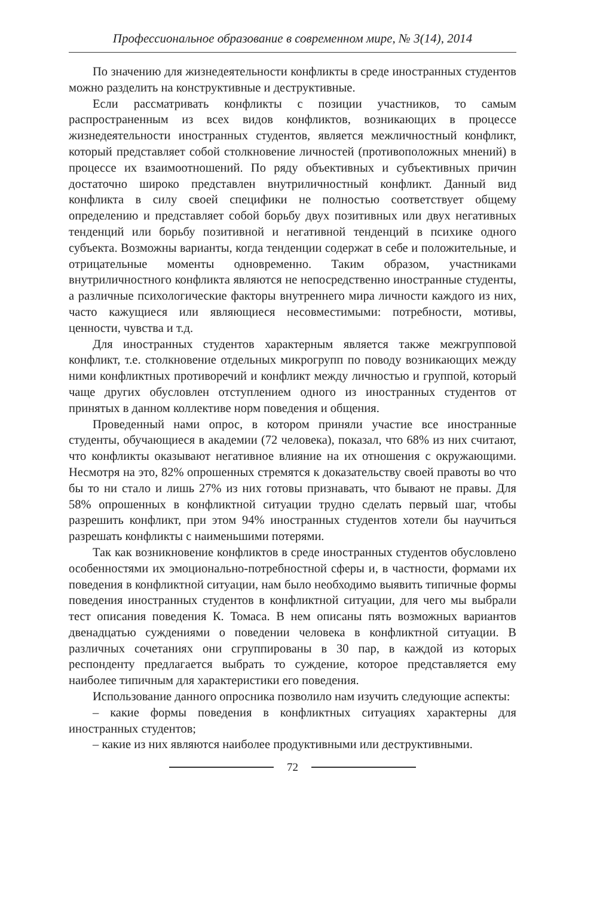Профессиональное образование в современном мире, № 3(14), 2014
По значению для жизнедеятельности конфликты в среде иностранных студентов можно разделить на конструктивные и деструктивные.
Если рассматривать конфликты с позиции участников, то самым распространенным из всех видов конфликтов, возникающих в процессе жизнедеятельности иностранных студентов, является межличностный конфликт, который представляет собой столкновение личностей (противоположных мнений) в процессе их взаимоотношений. По ряду объективных и субъективных причин достаточно широко представлен внутриличностный конфликт. Данный вид конфликта в силу своей специфики не полностью соответствует общему определению и представляет собой борьбу двух позитивных или двух негативных тенденций или борьбу позитивной и негативной тенденций в психике одного субъекта. Возможны варианты, когда тенденции содержат в себе и положительные, и отрицательные моменты одновременно. Таким образом, участниками внутриличностного конфликта являются не непосредственно иностранные студенты, а различные психологические факторы внутреннего мира личности каждого из них, часто кажущиеся или являющиеся несовместимыми: потребности, мотивы, ценности, чувства и т.д.
Для иностранных студентов характерным является также межгрупповой конфликт, т.е. столкновение отдельных микрогрупп по поводу возникающих между ними конфликтных противоречий и конфликт между личностью и группой, который чаще других обусловлен отступлением одного из иностранных студентов от принятых в данном коллективе норм поведения и общения.
Проведенный нами опрос, в котором приняли участие все иностранные студенты, обучающиеся в академии (72 человека), показал, что 68% из них считают, что конфликты оказывают негативное влияние на их отношения с окружающими. Несмотря на это, 82% опрошенных стремятся к доказательству своей правоты во что бы то ни стало и лишь 27% из них готовы признавать, что бывают не правы. Для 58% опрошенных в конфликтной ситуации трудно сделать первый шаг, чтобы разрешить конфликт, при этом 94% иностранных студентов хотели бы научиться разрешать конфликты с наименьшими потерями.
Так как возникновение конфликтов в среде иностранных студентов обусловлено особенностями их эмоционально-потребностной сферы и, в частности, формами их поведения в конфликтной ситуации, нам было необходимо выявить типичные формы поведения иностранных студентов в конфликтной ситуации, для чего мы выбрали тест описания поведения К. Томаса. В нем описаны пять возможных вариантов двенадцатью суждениями о поведении человека в конфликтной ситуации. В различных сочетаниях они сгруппированы в 30 пар, в каждой из которых респонденту предлагается выбрать то суждение, которое представляется ему наиболее типичным для характеристики его поведения.
Использование данного опросника позволило нам изучить следующие аспекты:
– какие формы поведения в конфликтных ситуациях характерны для иностранных студентов;
– какие из них являются наиболее продуктивными или деструктивными.
72